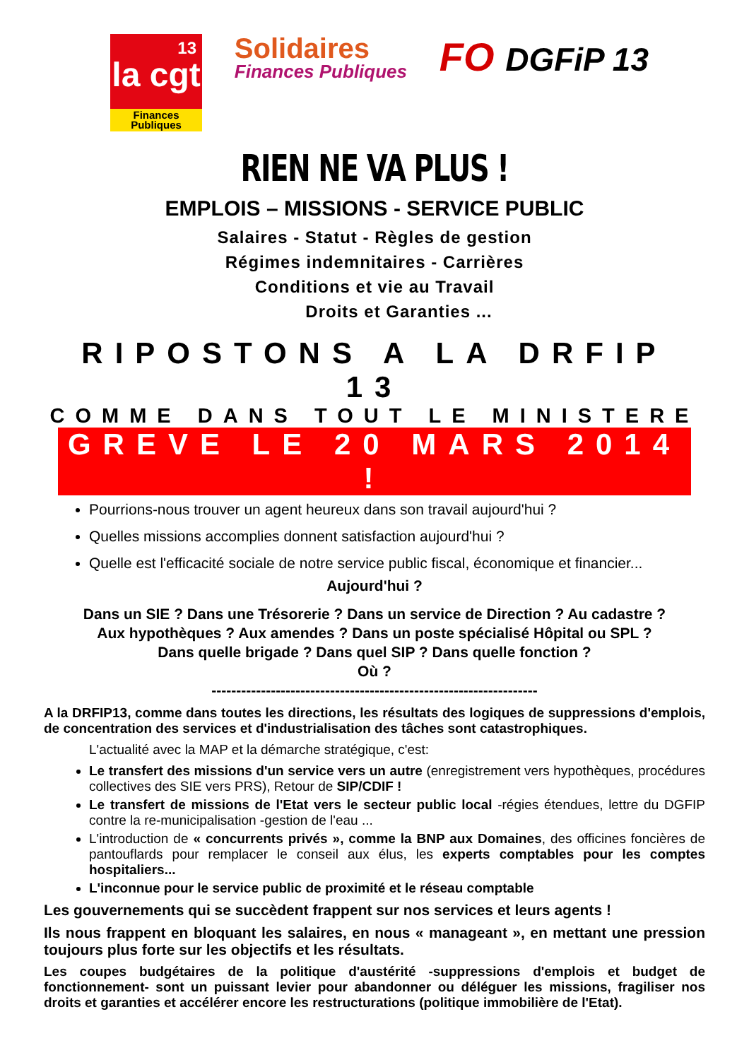13
la cgt
Finances Publiques
Solidaires
Finances Publiques
FO DGFiP 13
RIEN NE VA PLUS !
EMPLOIS – MISSIONS - SERVICE PUBLIC
Salaires - Statut - Règles de gestion
Régimes indemnitaires - Carrières
Conditions et vie au Travail
Droits et Garanties ...
RIPOSTONS A LA DRFIP 13
COMME DANS TOUT LE MINISTERE
GREVE LE 20 MARS 2014 !
Pourrions-nous trouver un agent heureux dans son travail aujourd'hui ?
Quelles missions accomplies donnent satisfaction aujourd'hui ?
Quelle est l'efficacité sociale de notre service public fiscal, économique et financier...
Aujourd'hui ?
Dans un SIE ? Dans une Trésorerie ? Dans un service de Direction ? Au cadastre ?
Aux hypothèques ? Aux amendes ? Dans un poste spécialisé Hôpital ou SPL ?
Dans quelle brigade ? Dans quel SIP ? Dans quelle fonction ?
Où ?
------------------------------------------------------------------
A la DRFIP13, comme dans toutes les directions, les résultats des logiques de suppressions d'emplois, de concentration des services et d'industrialisation des tâches sont catastrophiques.
L'actualité avec la MAP et la démarche stratégique, c'est:
Le transfert des missions d'un service vers un autre (enregistrement vers hypothèques, procédures collectives des SIE vers PRS), Retour de SIP/CDIF !
Le transfert de missions de l'Etat vers le secteur public local -régies étendues, lettre du DGFIP contre la re-municipalisation -gestion de l'eau ...
L'introduction de « concurrents privés », comme la BNP aux Domaines, des officines foncières de pantouflards pour remplacer le conseil aux élus, les experts comptables pour les comptes hospitaliers...
L'inconnue pour le service public de proximité et le réseau comptable
Les gouvernements qui se succèdent frappent sur nos services et leurs agents !
Ils nous frappent en bloquant les salaires, en nous « manageant », en mettant une pression toujours plus forte sur les objectifs et les résultats.
Les coupes budgétaires de la politique d'austérité -suppressions d'emplois et budget de fonctionnement- sont un puissant levier pour abandonner ou déléguer les missions, fragiliser nos droits et garanties et accélérer encore les restructurations (politique immobilière de l'Etat).